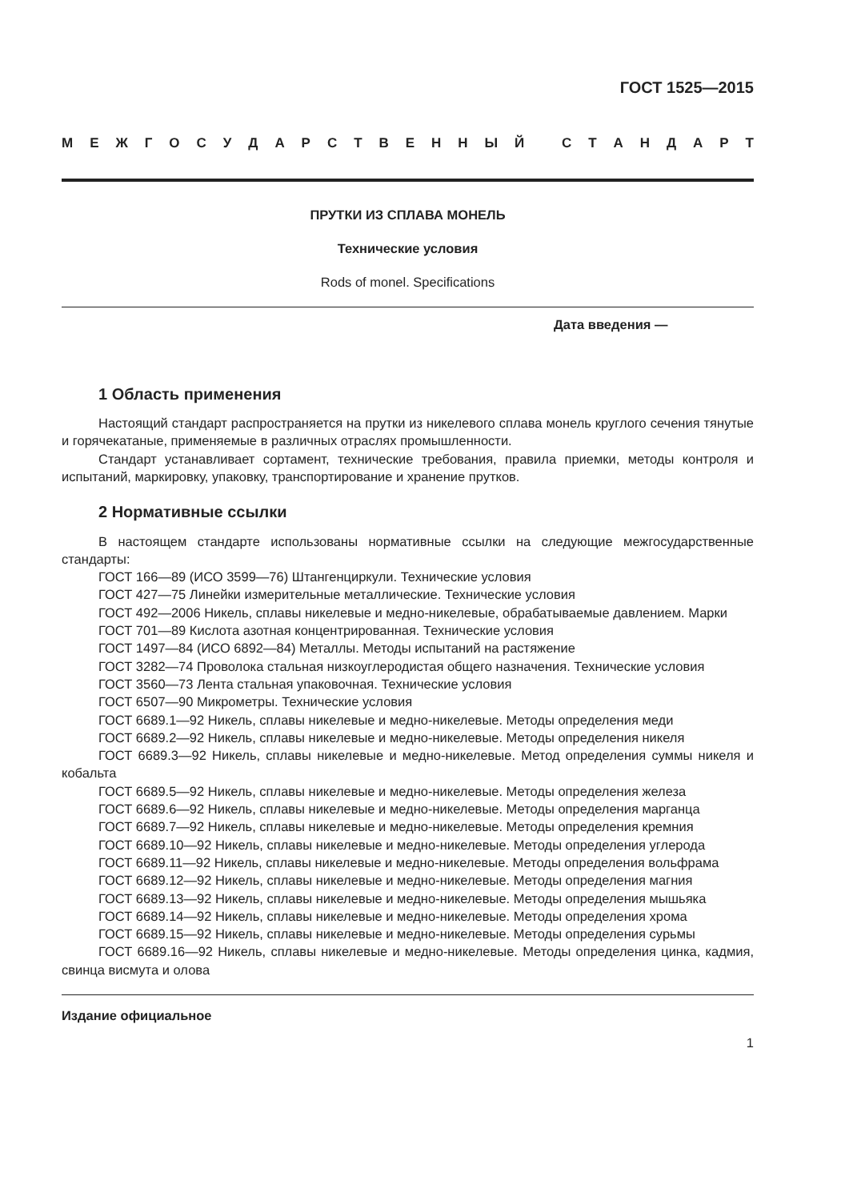ГОСТ 1525—2015
МЕЖГОСУДАРСТВЕННЫЙ СТАНДАРТ
ПРУТКИ ИЗ СПЛАВА МОНЕЛЬ
Технические условия
Rods of monel. Specifications
Дата введения —
1 Область применения
Настоящий стандарт распространяется на прутки из никелевого сплава монель круглого сечения тянутые и горячекатаные, применяемые в различных отраслях промышленности.
Стандарт устанавливает сортамент, технические требования, правила приемки, методы контроля и испытаний, маркировку, упаковку, транспортирование и хранение прутков.
2 Нормативные ссылки
В настоящем стандарте использованы нормативные ссылки на следующие межгосударственные стандарты:
ГОСТ 166—89 (ИСО 3599—76) Штангенциркули. Технические условия
ГОСТ 427—75 Линейки измерительные металлические. Технические условия
ГОСТ 492—2006 Никель, сплавы никелевые и медно-никелевые, обрабатываемые давлением. Марки
ГОСТ 701—89 Кислота азотная концентрированная. Технические условия
ГОСТ 1497—84 (ИСО 6892—84) Металлы. Методы испытаний на растяжение
ГОСТ 3282—74 Проволока стальная низкоуглеродистая общего назначения. Технические условия
ГОСТ 3560—73 Лента стальная упаковочная. Технические условия
ГОСТ 6507—90 Микрометры. Технические условия
ГОСТ 6689.1—92 Никель, сплавы никелевые и медно-никелевые. Методы определения меди
ГОСТ 6689.2—92 Никель, сплавы никелевые и медно-никелевые. Методы определения никеля
ГОСТ 6689.3—92 Никель, сплавы никелевые и медно-никелевые. Метод определения суммы никеля и кобальта
ГОСТ 6689.5—92 Никель, сплавы никелевые и медно-никелевые. Методы определения железа
ГОСТ 6689.6—92 Никель, сплавы никелевые и медно-никелевые. Методы определения марганца
ГОСТ 6689.7—92 Никель, сплавы никелевые и медно-никелевые. Методы определения кремния
ГОСТ 6689.10—92 Никель, сплавы никелевые и медно-никелевые. Методы определения углерода
ГОСТ 6689.11—92 Никель, сплавы никелевые и медно-никелевые. Методы определения вольфрама
ГОСТ 6689.12—92 Никель, сплавы никелевые и медно-никелевые. Методы определения магния
ГОСТ 6689.13—92 Никель, сплавы никелевые и медно-никелевые. Методы определения мышьяка
ГОСТ 6689.14—92 Никель, сплавы никелевые и медно-никелевые. Методы определения хрома
ГОСТ 6689.15—92 Никель, сплавы никелевые и медно-никелевые. Методы определения сурьмы
ГОСТ 6689.16—92 Никель, сплавы никелевые и медно-никелевые. Методы определения цинка, кадмия, свинца висмута и олова
Издание официальное
1